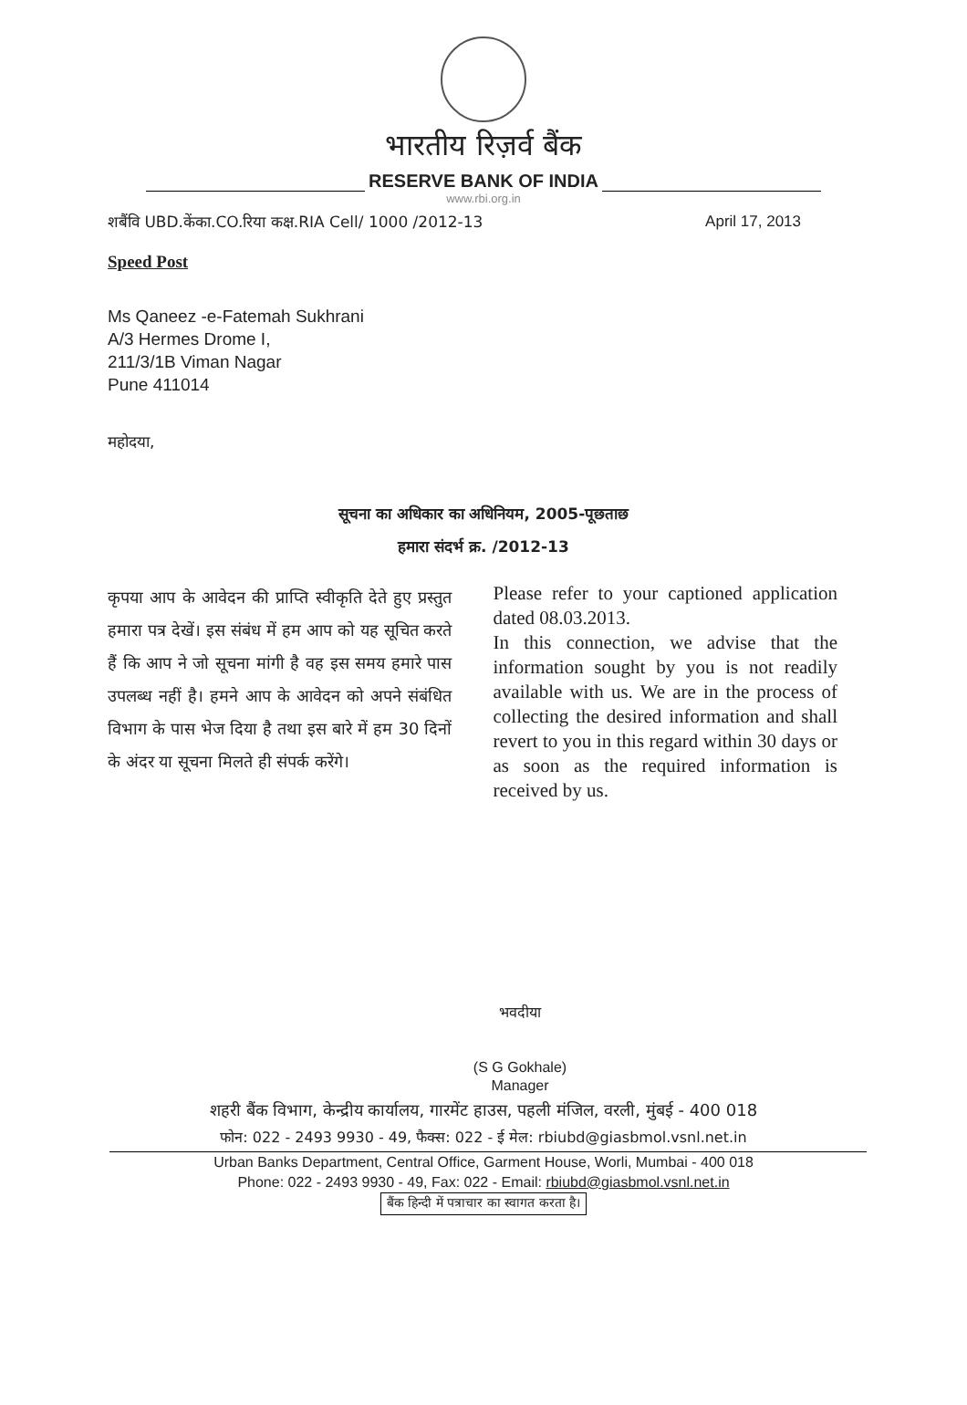भारतीय रिज़र्व बैंक
RESERVE BANK OF INDIA
www.rbi.org.in
शबैंवि UBD.केंका.CO.रिया कक्ष.RIA Cell/ 1000 /2012-13 April 17, 2013
Speed Post
Ms Qaneez -e-Fatemah Sukhrani
A/3 Hermes Drome I,
211/3/1B Viman Nagar
Pune 411014
महोदया,
सूचना का अधिकार का अधिनियम, 2005-पूछताछ
हमारा संदर्भ क्र. /2012-13
कृपया आप के आवेदन की प्राप्ति स्वीकृति देते हुए प्रस्तुत हमारा पत्र देखें। इस संबंध में हम आप को यह सूचित करते हैं कि आप ने जो सूचना मांगी है वह इस समय हमारे पास उपलब्ध नहीं है। हमने आप के आवेदन को अपने संबंधित विभाग के पास भेज दिया है तथा इस बारे में हम 30 दिनों के अंदर या सूचना मिलते ही संपर्क करेंगे।
Please refer to your captioned application dated 08.03.2013.
In this connection, we advise that the information sought by you is not readily available with us. We are in the process of collecting the desired information and shall revert to you in this regard within 30 days or as soon as the required information is received by us.
भवदीया
(S G Gokhale)
Manager
शहरी बैंक विभाग, केन्द्रीय कार्यालय, गारमेंट हाउस, पहली मंजिल, वरली, मुंबई - 400 018
फोन: 022 - 2493 9930 - 49, फैक्स: 022 - ई मेल: rbiubd@giasbmol.vsnl.net.in
Urban Banks Department, Central Office, Garment House, Worli, Mumbai - 400 018
Phone: 022 - 2493 9930 - 49, Fax: 022 - Email: rbiubd@giasbmol.vsnl.net.in
बैंक हिन्दी में पत्राचार का स्वागत करता है।